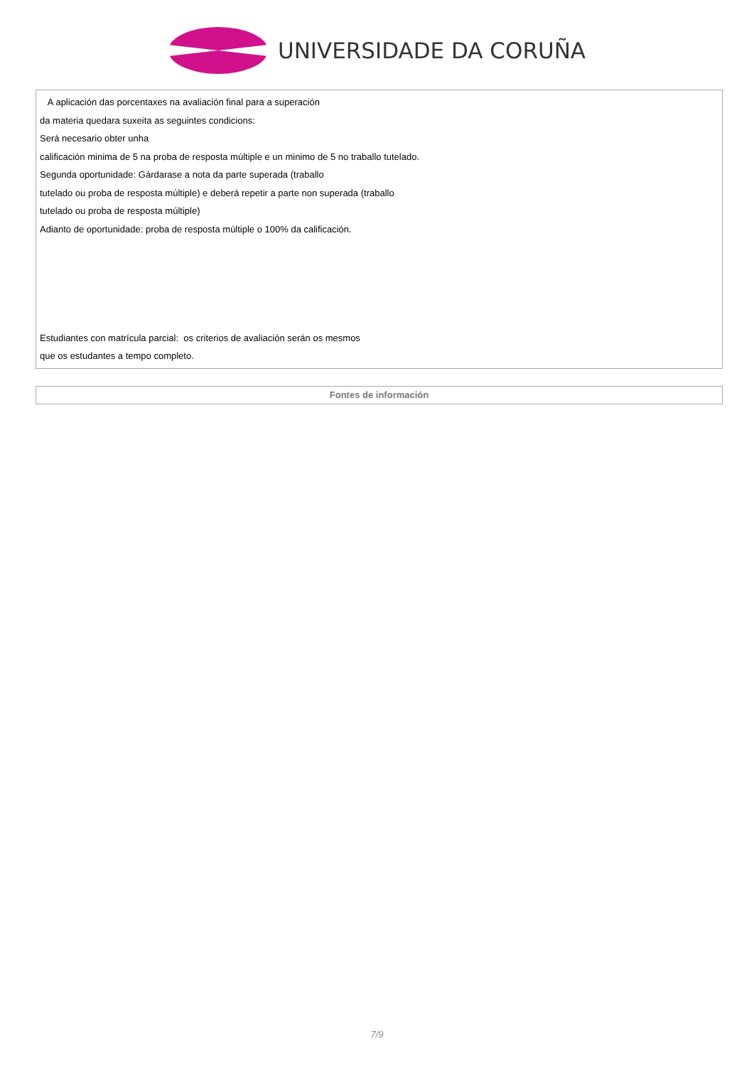UNIVERSIDADE DA CORUÑA
| A aplicación das porcentaxes na avaliación final para a superación da materia quedara suxeita as seguintes condicions: Será necesario obter unha calificación minima de 5 na proba de resposta múltiple e un minimo de 5 no traballo tutelado. Segunda oportunidade: Gárdarase a nota da parte superada (traballo tutelado ou proba de resposta múltiple) e deberá repetir a parte non superada (traballo tutelado ou proba de resposta múltiple) Adianto de oportunidade: proba de resposta múltiple o 100% da calificación. Estudiantes con matrícula parcial: os criterios de avaliación serán os mesmos que os estudantes a tempo completo. |
| Fontes de información |
7/9